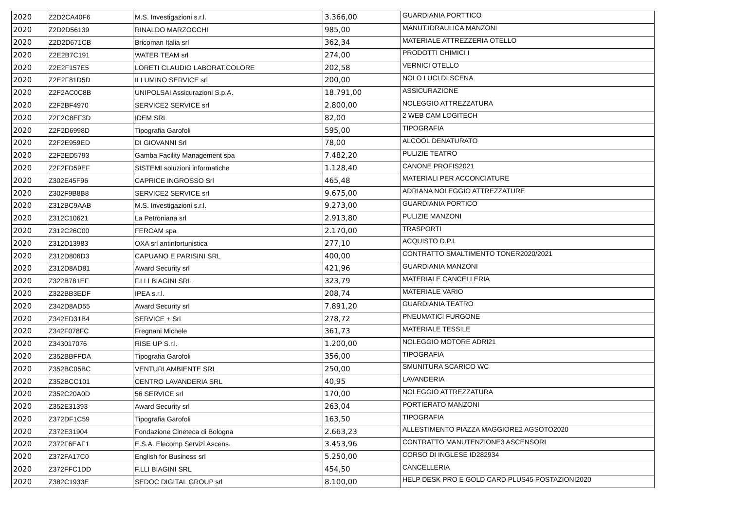| 2020 | Z2D2CA40F6 | M.S. Investigazioni s.r.l. | 3.366,00 | GUARDIANIA PORTTICO |
| 2020 | Z2D2D56139 | RINALDO MARZOCCHI | 985,00 | MANUT.IDRAULICA MANZONI |
| 2020 | Z2D2D671CB | Bricoman Italia srl | 362,34 | MATERIALE ATTREZZERIA OTELLO |
| 2020 | Z2E2B7C191 | WATER TEAM srl | 274,00 | PRODOTTI CHIMICI I |
| 2020 | Z2E2F157E5 | LORETI CLAUDIO LABORAT.COLORE | 202,58 | VERNICI OTELLO |
| 2020 | Z2E2F81D5D | ILLUMINO SERVICE srl | 200,00 | NOLO LUCI DI SCENA |
| 2020 | Z2F2AC0C8B | UNIPOLSAI Assicurazioni S.p.A. | 18.791,00 | ASSICURAZIONE |
| 2020 | Z2F2BF4970 | SERVICE2 SERVICE srl | 2.800,00 | NOLEGGIO ATTREZZATURA |
| 2020 | Z2F2C8EF3D | IDEM SRL | 82,00 | 2 WEB CAM LOGITECH |
| 2020 | Z2F2D6998D | Tipografia Garofoli | 595,00 | TIPOGRAFIA |
| 2020 | Z2F2E959ED | DI GIOVANNI Srl | 78,00 | ALCOOL DENATURATO |
| 2020 | Z2F2ED5793 | Gamba Facility Management spa | 7.482,20 | PULIZIE TEATRO |
| 2020 | Z2F2FD59EF | SISTEMI soluzioni informatiche | 1.128,40 | CANONE PROFIS2021 |
| 2020 | Z302E45F96 | CAPRICE INGROSSO Srl | 465,48 | MATERIALI PER ACCONCIATURE |
| 2020 | Z302F9B8B8 | SERVICE2 SERVICE srl | 9.675,00 | ADRIANA NOLEGGIO ATTREZZATURE |
| 2020 | Z312BC9AAB | M.S. Investigazioni s.r.l. | 9.273,00 | GUARDIANIA PORTICO |
| 2020 | Z312C10621 | La Petroniana srl | 2.913,80 | PULIZIE MANZONI |
| 2020 | Z312C26C00 | FERCAM spa | 2.170,00 | TRASPORTI |
| 2020 | Z312D13983 | OXA srl antinfortunistica | 277,10 | ACQUISTO D.P.I. |
| 2020 | Z312D806D3 | CAPUANO E PARISINI SRL | 400,00 | CONTRATTO SMALTIMENTO TONER2020/2021 |
| 2020 | Z312D8AD81 | Award Security srl | 421,96 | GUARDIANIA MANZONI |
| 2020 | Z322B781EF | F.LLI BIAGINI SRL | 323,79 | MATERIALE CANCELLERIA |
| 2020 | Z322BB3EDF | IPEA s.r.l. | 208,74 | MATERIALE VARIO |
| 2020 | Z342D8AD55 | Award Security srl | 7.891,20 | GUARDIANIA TEATRO |
| 2020 | Z342ED31B4 | SERVICE + Srl | 278,72 | PNEUMATICI FURGONE |
| 2020 | Z342F078FC | Fregnani Michele | 361,73 | MATERIALE TESSILE |
| 2020 | Z343017076 | RISE UP S.r.l. | 1.200,00 | NOLEGGIO MOTORE ADRI21 |
| 2020 | Z352BBFFDA | Tipografia Garofoli | 356,00 | TIPOGRAFIA |
| 2020 | Z352BC05BC | VENTURI AMBIENTE SRL | 250,00 | SMUNITURA SCARICO WC |
| 2020 | Z352BCC101 | CENTRO LAVANDERIA SRL | 40,95 | LAVANDERIA |
| 2020 | Z352C20A0D | 56 SERVICE srl | 170,00 | NOLEGGIO ATTREZZATURA |
| 2020 | Z352E31393 | Award Security srl | 263,04 | PORTIERATO MANZONI |
| 2020 | Z372DF1C59 | Tipografia Garofoli | 163,50 | TIPOGRAFIA |
| 2020 | Z372E31904 | Fondazione Cineteca di Bologna | 2.663,23 | ALLESTIMENTO PIAZZA MAGGIORE2 AGSOTO2020 |
| 2020 | Z372F6EAF1 | E.S.A. Elecomp Servizi Ascens. | 3.453,96 | CONTRATTO MANUTENZIONE3 ASCENSORI |
| 2020 | Z372FA17C0 | English for Business srl | 5.250,00 | CORSO DI INGLESE ID282934 |
| 2020 | Z372FFC1DD | F.LLI BIAGINI SRL | 454,50 | CANCELLERIA |
| 2020 | Z382C1933E | SEDOC DIGITAL GROUP srl | 8.100,00 | HELP DESK PRO E GOLD CARD PLUS45 POSTAZIONI2020 |